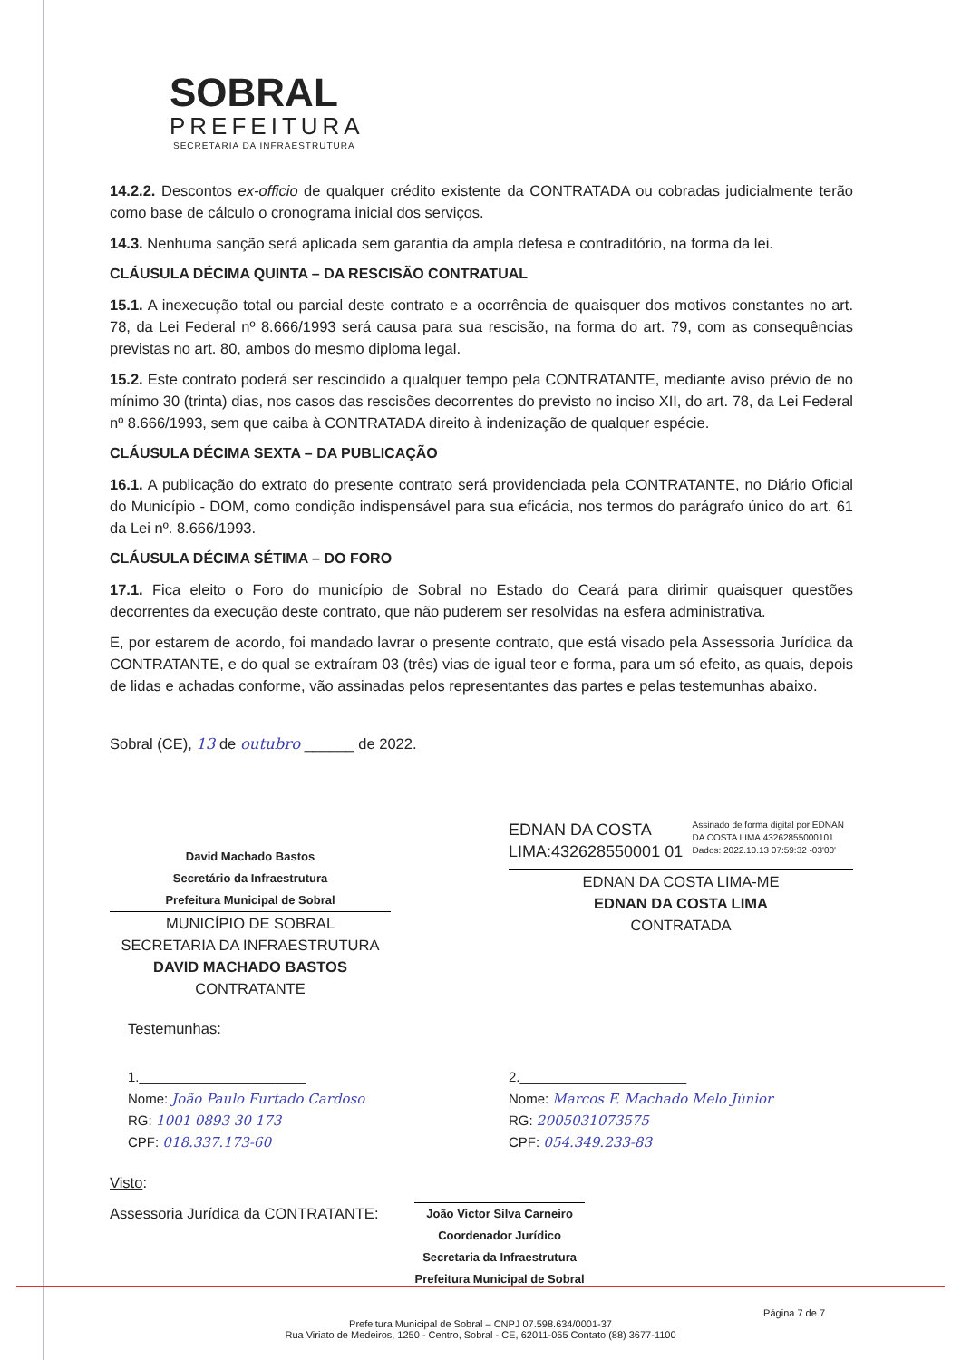SOBRAL
PREFEITURA
SECRETARIA DA INFRAESTRUTURA
14.2.2. Descontos ex-officio de qualquer crédito existente da CONTRATADA ou cobradas judicialmente terão como base de cálculo o cronograma inicial dos serviços.
14.3. Nenhuma sanção será aplicada sem garantia da ampla defesa e contraditório, na forma da lei.
CLÁUSULA DÉCIMA QUINTA – DA RESCISÃO CONTRATUAL
15.1. A inexecução total ou parcial deste contrato e a ocorrência de quaisquer dos motivos constantes no art. 78, da Lei Federal nº 8.666/1993 será causa para sua rescisão, na forma do art. 79, com as consequências previstas no art. 80, ambos do mesmo diploma legal.
15.2. Este contrato poderá ser rescindido a qualquer tempo pela CONTRATANTE, mediante aviso prévio de no mínimo 30 (trinta) dias, nos casos das rescisões decorrentes do previsto no inciso XII, do art. 78, da Lei Federal nº 8.666/1993, sem que caiba à CONTRATADA direito à indenização de qualquer espécie.
CLÁUSULA DÉCIMA SEXTA – DA PUBLICAÇÃO
16.1. A publicação do extrato do presente contrato será providenciada pela CONTRATANTE, no Diário Oficial do Município - DOM, como condição indispensável para sua eficácia, nos termos do parágrafo único do art. 61 da Lei nº. 8.666/1993.
CLÁUSULA DÉCIMA SÉTIMA – DO FORO
17.1. Fica eleito o Foro do município de Sobral no Estado do Ceará para dirimir quaisquer questões decorrentes da execução deste contrato, que não puderem ser resolvidas na esfera administrativa.
E, por estarem de acordo, foi mandado lavrar o presente contrato, que está visado pela Assessoria Jurídica da CONTRATANTE, e do qual se extraíram 03 (três) vias de igual teor e forma, para um só efeito, as quais, depois de lidas e achadas conforme, vão assinadas pelos representantes das partes e pelas testemunhas abaixo.
Sobral (CE), 13 de outubro ______ de 2022.
David Machado Bastos
Secretário da Infraestrutura
Prefeitura Municipal de Sobral
MUNICÍPIO DE SOBRAL
SECRETARIA DA INFRAESTRUTURA
DAVID MACHADO BASTOS
CONTRATANTE
EDNAN DA COSTA LIMA:432628550001 01
Assinado de forma digital por EDNAN DA COSTA LIMA:43262855000101
Dados: 2022.10.13 07:59:32 -03'00'
EDNAN DA COSTA LIMA-ME
EDNAN DA COSTA LIMA
CONTRATADA
Testemunhas:
1.______________________
Nome: João Paulo Furtado Cardoso
RG: 1001 0893 30 173
CPF: 018.337.173-60
2.______________________
Nome: Marcos F. Machado Melo Júnior
RG: 2005031073575
CPF: 054.349.233-83
Visto:
Assessoria Jurídica da CONTRATANTE: João Victor Silva Carneiro
Coordenador Jurídico
Secretaria da Infraestrutura
Prefeitura Municipal de Sobral
Página 7 de 7
Prefeitura Municipal de Sobral – CNPJ 07.598.634/0001-37
Rua Viriato de Medeiros, 1250 - Centro, Sobral - CE, 62011-065 Contato:(88) 3677-1100